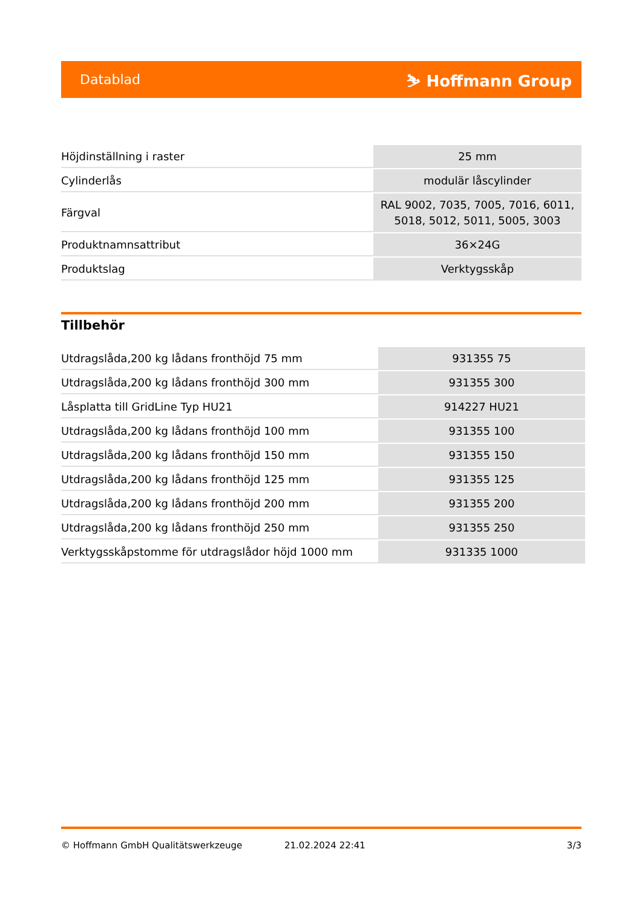Datablad ⛷ Hoffmann Group
| Höjdinställning i raster | 25 mm |
| Cylinderlås | modulär låscylinder |
| Färgval | RAL 9002, 7035, 7005, 7016, 6011, 5018, 5012, 5011, 5005, 3003 |
| Produktnamnsattribut | 36×24G |
| Produktslag | Verktygsskåp |
Tillbehör
| Utdragslåda,200 kg lådans fronthöjd 75 mm | 931355 75 |
| Utdragslåda,200 kg lådans fronthöjd 300 mm | 931355 300 |
| Låsplatta till GridLine Typ HU21 | 914227 HU21 |
| Utdragslåda,200 kg lådans fronthöjd 100 mm | 931355 100 |
| Utdragslåda,200 kg lådans fronthöjd 150 mm | 931355 150 |
| Utdragslåda,200 kg lådans fronthöjd 125 mm | 931355 125 |
| Utdragslåda,200 kg lådans fronthöjd 200 mm | 931355 200 |
| Utdragslåda,200 kg lådans fronthöjd 250 mm | 931355 250 |
| Verktygsskåpstomme för utdragslådor höjd 1000 mm | 931335 1000 |
© Hoffmann GmbH Qualitätswerkzeuge 21.02.2024 22:41 3/3